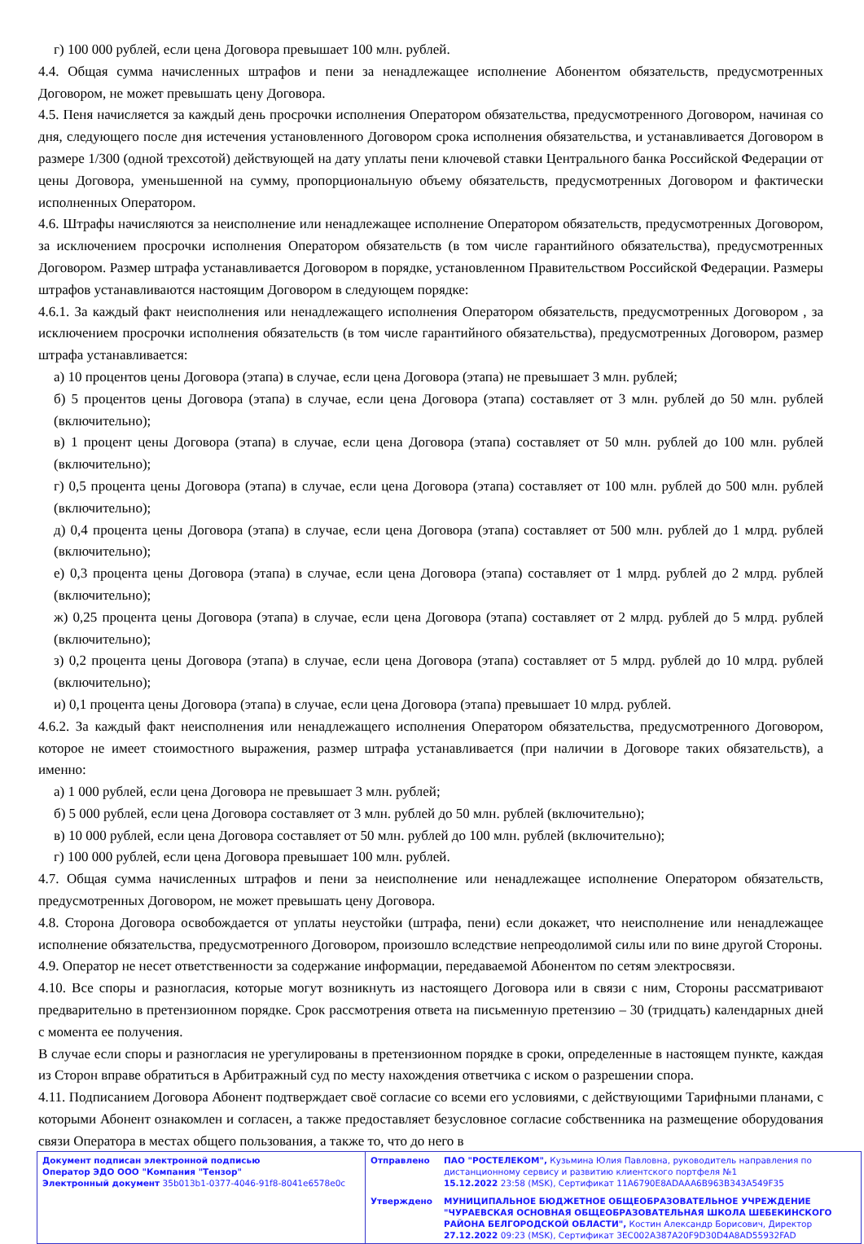г) 100 000 рублей, если цена Договора превышает 100 млн. рублей.
4.4. Общая сумма начисленных штрафов и пени за ненадлежащее исполнение Абонентом обязательств, предусмотренных Договором, не может превышать цену Договора.
4.5. Пеня начисляется за каждый день просрочки исполнения Оператором обязательства, предусмотренного Договором, начиная со дня, следующего после дня истечения установленного Договором срока исполнения обязательства, и устанавливается Договором в размере 1/300 (одной трехсотой) действующей на дату уплаты пени ключевой ставки Центрального банка Российской Федерации от цены Договора, уменьшенной на сумму, пропорциональную объему обязательств, предусмотренных Договором и фактически исполненных Оператором.
4.6. Штрафы начисляются за неисполнение или ненадлежащее исполнение Оператором обязательств, предусмотренных Договором, за исключением просрочки исполнения Оператором обязательств (в том числе гарантийного обязательства), предусмотренных Договором. Размер штрафа устанавливается Договором в порядке, установленном Правительством Российской Федерации. Размеры штрафов устанавливаются настоящим Договором в следующем порядке:
4.6.1. За каждый факт неисполнения или ненадлежащего исполнения Оператором обязательств, предусмотренных Договором , за исключением просрочки исполнения обязательств (в том числе гарантийного обязательства), предусмотренных Договором, размер штрафа устанавливается:
а) 10 процентов цены Договора (этапа) в случае, если цена Договора (этапа) не превышает 3 млн. рублей;
б) 5 процентов цены Договора (этапа) в случае, если цена Договора (этапа) составляет от 3 млн. рублей до 50 млн. рублей (включительно);
в) 1 процент цены Договора (этапа) в случае, если цена Договора (этапа) составляет от 50 млн. рублей до 100 млн. рублей (включительно);
г) 0,5 процента цены Договора (этапа) в случае, если цена Договора (этапа) составляет от 100 млн. рублей до 500 млн. рублей (включительно);
д) 0,4 процента цены Договора (этапа) в случае, если цена Договора (этапа) составляет от 500 млн. рублей до 1 млрд. рублей (включительно);
е) 0,3 процента цены Договора (этапа) в случае, если цена Договора (этапа) составляет от 1 млрд. рублей до 2 млрд. рублей (включительно);
ж) 0,25 процента цены Договора (этапа) в случае, если цена Договора (этапа) составляет от 2 млрд. рублей до 5 млрд. рублей (включительно);
з) 0,2 процента цены Договора (этапа) в случае, если цена Договора (этапа) составляет от 5 млрд. рублей до 10 млрд. рублей (включительно);
и) 0,1 процента цены Договора (этапа) в случае, если цена Договора (этапа) превышает 10 млрд. рублей.
4.6.2. За каждый факт неисполнения или ненадлежащего исполнения Оператором обязательства, предусмотренного Договором, которое не имеет стоимостного выражения, размер штрафа устанавливается (при наличии в Договоре таких обязательств), а именно:
а) 1 000 рублей, если цена Договора не превышает 3 млн. рублей;
б) 5 000 рублей, если цена Договора составляет от 3 млн. рублей до 50 млн. рублей (включительно);
в) 10 000 рублей, если цена Договора составляет от 50 млн. рублей до 100 млн. рублей (включительно);
г) 100 000 рублей, если цена Договора превышает 100 млн. рублей.
4.7. Общая сумма начисленных штрафов и пени за неисполнение или ненадлежащее исполнение Оператором обязательств, предусмотренных Договором, не может превышать цену Договора.
4.8. Сторона Договора освобождается от уплаты неустойки (штрафа, пени) если докажет, что неисполнение или ненадлежащее исполнение обязательства, предусмотренного Договором, произошло вследствие непреодолимой силы или по вине другой Стороны.
4.9. Оператор не несет ответственности за содержание информации, передаваемой Абонентом по сетям электросвязи.
4.10. Все споры и разногласия, которые могут возникнуть из настоящего Договора или в связи с ним, Стороны рассматривают предварительно в претензионном порядке. Срок рассмотрения ответа на письменную претензию – 30 (тридцать) календарных дней с момента ее получения.
В случае если споры и разногласия не урегулированы в претензионном порядке в сроки, определенные в настоящем пункте, каждая из Сторон вправе обратиться в Арбитражный суд по месту нахождения ответчика с иском о разрешении спора.
4.11. Подписанием Договора Абонент подтверждает своё согласие со всеми его условиями, с действующими Тарифными планами, с которыми Абонент ознакомлен и согласен, а также предоставляет безусловное согласие собственника на размещение оборудования связи Оператора в местах общего пользования, а также то, что до него в
| Документ подписан электронной подписью Оператор ЭДО ООО "Компания "Тензор" Электронный документ 35b013b1-0377-4046-91f8-8041e6578e0c | / Отправлено / ПАО "РОСТЕЛЕКОМ", Кузьмина Юлия Павловна, руководитель направления по дистанционному сервису и развитию клиентского портфеля №1 15.12.2022 23:58 (MSK), Сертификат 11A6790E8ADAAA6B963B343A549F35 / / Утверждено / МУНИЦИПАЛЬНОЕ БЮДЖЕТНОЕ ОБЩЕОБРАЗОВАТЕЛЬНОЕ УЧРЕЖДЕНИЕ "ЧУРАЕВСКАЯ ОСНОВНАЯ ОБЩЕОБРАЗОВАТЕЛЬНАЯ ШКОЛА ШЕБЕКИНСКОГО РАЙОНА БЕЛГОРОДСКОЙ ОБЛАСТИ", Костин Александр Борисович, Директор 27.12.2022 09:23 (MSK), Сертификат 3EC002A387A20F9D30D4A8AD55932FAD / |